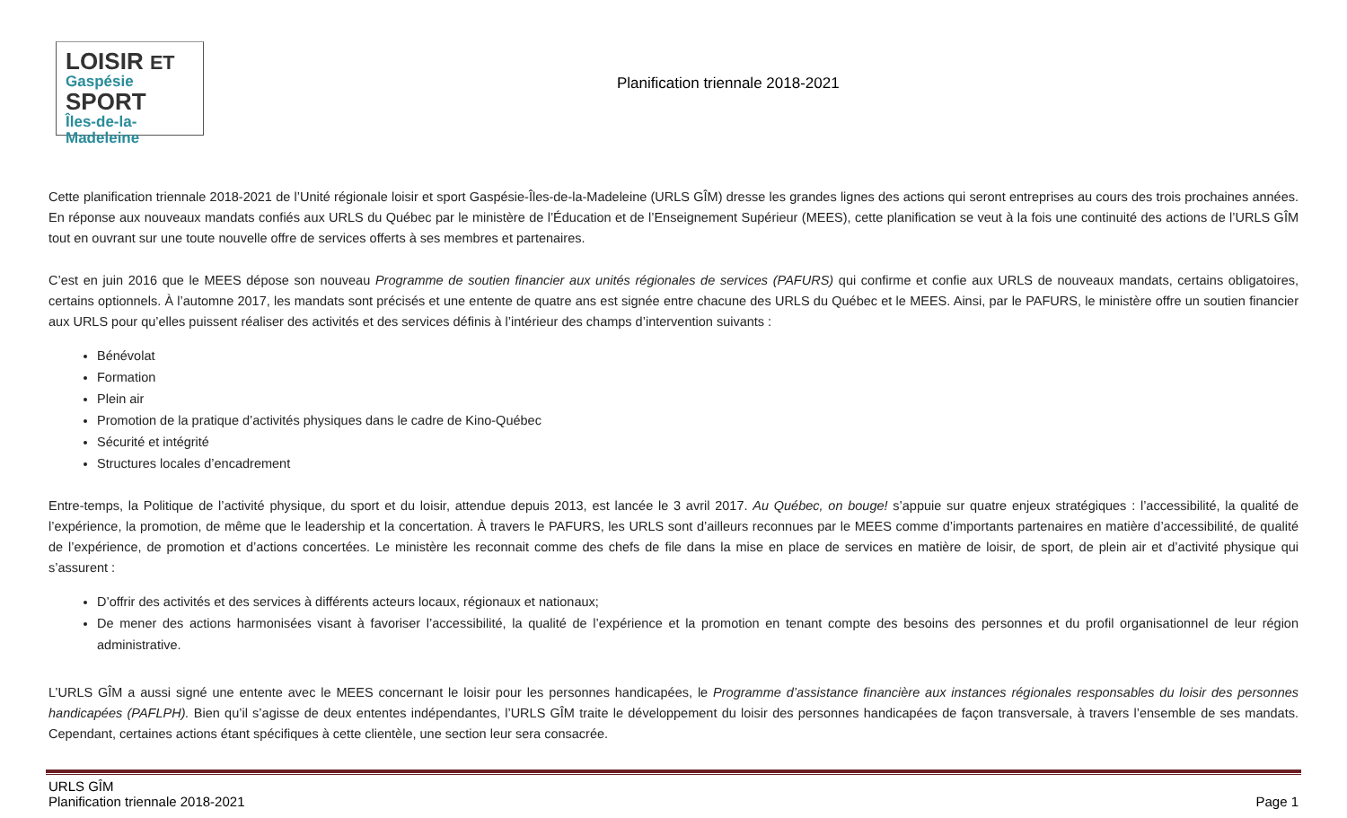LOISIR ET
Gaspésie SPORT
Îles-de-la-Madeleine
Planification triennale 2018-2021
Cette planification triennale 2018-2021 de l’Unité régionale loisir et sport Gaspésie-Îles-de-la-Madeleine (URLS GÎM) dresse les grandes lignes des actions qui seront entreprises au cours des trois prochaines années. En réponse aux nouveaux mandats confiés aux URLS du Québec par le ministère de l’Éducation et de l’Enseignement Supérieur (MEES), cette planification se veut à la fois une continuité des actions de l’URLS GÎM tout en ouvrant sur une toute nouvelle offre de services offerts à ses membres et partenaires.
C’est en juin 2016 que le MEES dépose son nouveau Programme de soutien financier aux unités régionales de services (PAFURS) qui confirme et confie aux URLS de nouveaux mandats, certains obligatoires, certains optionnels. À l’automne 2017, les mandats sont précisés et une entente de quatre ans est signée entre chacune des URLS du Québec et le MEES. Ainsi, par le PAFURS, le ministère offre un soutien financier aux URLS pour qu’elles puissent réaliser des activités et des services définis à l’intérieur des champs d’intervention suivants :
Bénévolat
Formation
Plein air
Promotion de la pratique d’activités physiques dans le cadre de Kino-Québec
Sécurité et intégrité
Structures locales d’encadrement
Entre-temps, la Politique de l’activité physique, du sport et du loisir, attendue depuis 2013, est lancée le 3 avril 2017. Au Québec, on bouge! s’appuie sur quatre enjeux stratégiques : l’accessibilité, la qualité de l’expérience, la promotion, de même que le leadership et la concertation. À travers le PAFURS, les URLS sont d’ailleurs reconnues par le MEES comme d’importants partenaires en matière d’accessibilité, de qualité de l’expérience, de promotion et d’actions concertées. Le ministère les reconnait comme des chefs de file dans la mise en place de services en matière de loisir, de sport, de plein air et d’activité physique qui s’assurent :
D’offrir des activités et des services à différents acteurs locaux, régionaux et nationaux;
De mener des actions harmonisées visant à favoriser l’accessibilité, la qualité de l’expérience et la promotion en tenant compte des besoins des personnes et du profil organisationnel de leur région administrative.
L’URLS GÎM a aussi signé une entente avec le MEES concernant le loisir pour les personnes handicapées, le Programme d’assistance financière aux instances régionales responsables du loisir des personnes handicapées (PAFLPH). Bien qu’il s’agisse de deux ententes indépendantes, l’URLS GÎM traite le développement du loisir des personnes handicapées de façon transversale, à travers l’ensemble de ses mandats. Cependant, certaines actions étant spécifiques à cette clientèle, une section leur sera consacrée.
URLS GÎM
Planification triennale 2018-2021
Page 1